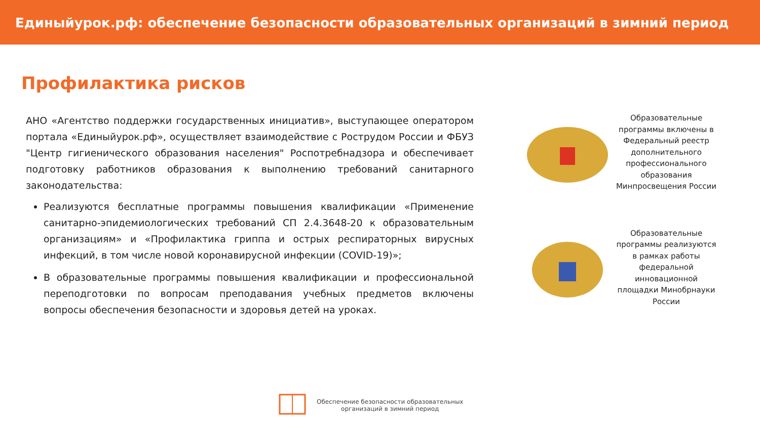Единыйурок.рф: обеспечение безопасности образовательных организаций в зимний период
Профилактика рисков
АНО «Агентство поддержки государственных инициатив», выступающее оператором портала «Единыйурок.рф», осуществляет взаимодействие с Рострудом России и ФБУЗ "Центр гигиенического образования населения" Роспотребнадзора и обеспечивает подготовку работников образования к выполнению требований санитарного законодательства:
Реализуются бесплатные программы повышения квалификации «Применение санитарно-эпидемиологических требований СП 2.4.3648-20 к образовательным организациям» и «Профилактика гриппа и острых респираторных вирусных инфекций, в том числе новой коронавирусной инфекции (COVID-19)»;
В образовательные программы повышения квалификации и профессиональной переподготовки по вопросам преподавания учебных предметов включены вопросы обеспечения безопасности и здоровья детей на уроках.
Образовательные программы включены в Федеральный реестр дополнительного профессионального образования Минпросвещения России
Образовательные программы реализуются в рамках работы федеральной инновационной площадки Минобрнауки России
Обеспечение безопасности образовательных
организаций в зимний период